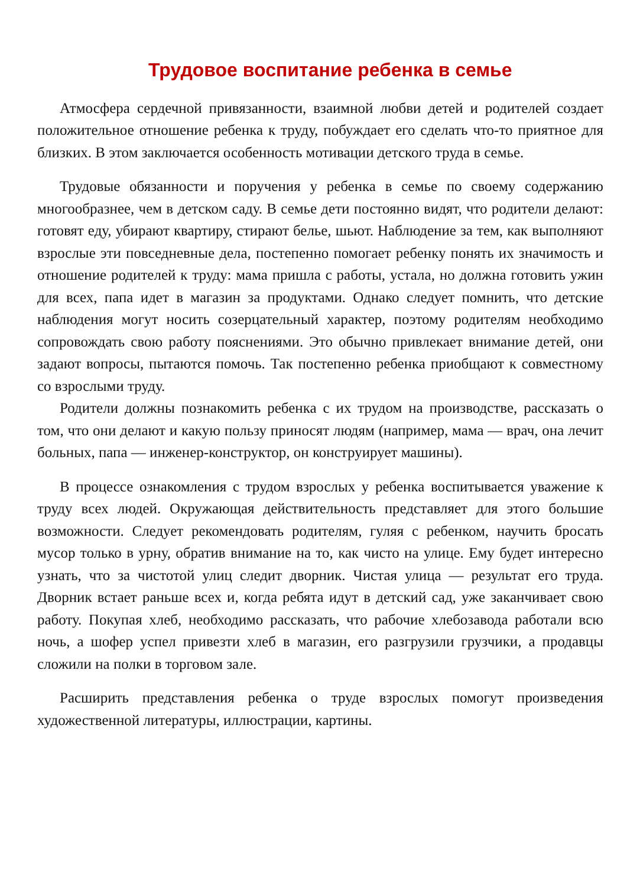Трудовое воспитание ребенка в семье
Атмосфера сердечной привязанности, взаимной любви детей и родителей создает положительное отношение ребенка к труду, побуждает его сделать что-то приятное для близких. В этом заключается особенность мотивации детского труда в семье.
Трудовые обязанности и поручения у ребенка в семье по своему содержанию многообразнее, чем в детском саду. В семье дети постоянно видят, что родители делают: готовят еду, убирают квартиру, стирают белье, шьют. Наблюдение за тем, как выполняют взрослые эти повседневные дела, постепенно помогает ребенку понять их значимость и отношение родителей к труду: мама пришла с работы, устала, но должна готовить ужин для всех, папа идет в магазин за продуктами. Однако следует помнить, что детские наблюдения могут носить созерцательный характер, поэтому родителям необходимо сопровождать свою работу пояснениями. Это обычно привлекает внимание детей, они задают вопросы, пытаются помочь. Так постепенно ребенка приобщают к совместному со взрослыми труду.
Родители должны познакомить ребенка с их трудом на производстве, рассказать о том, что они делают и какую пользу приносят людям (например, мама — врач, она лечит больных, папа — инженер-конструктор, он конструирует машины).
В процессе ознакомления с трудом взрослых у ребенка воспитывается уважение к труду всех людей. Окружающая действительность представляет для этого большие возможности. Следует рекомендовать родителям, гуляя с ребенком, научить бросать мусор только в урну, обратив внимание на то, как чисто на улице. Ему будет интересно узнать, что за чистотой улиц следит дворник. Чистая улица — результат его труда. Дворник встает раньше всех и, когда ребята идут в детский сад, уже заканчивает свою работу. Покупая хлеб, необходимо рассказать, что рабочие хлебозавода работали всю ночь, а шофер успел привезти хлеб в магазин, его разгрузили грузчики, а продавцы сложили на полки в торговом зале.
Расширить представления ребенка о труде взрослых помогут произведения художественной литературы, иллюстрации, картины.